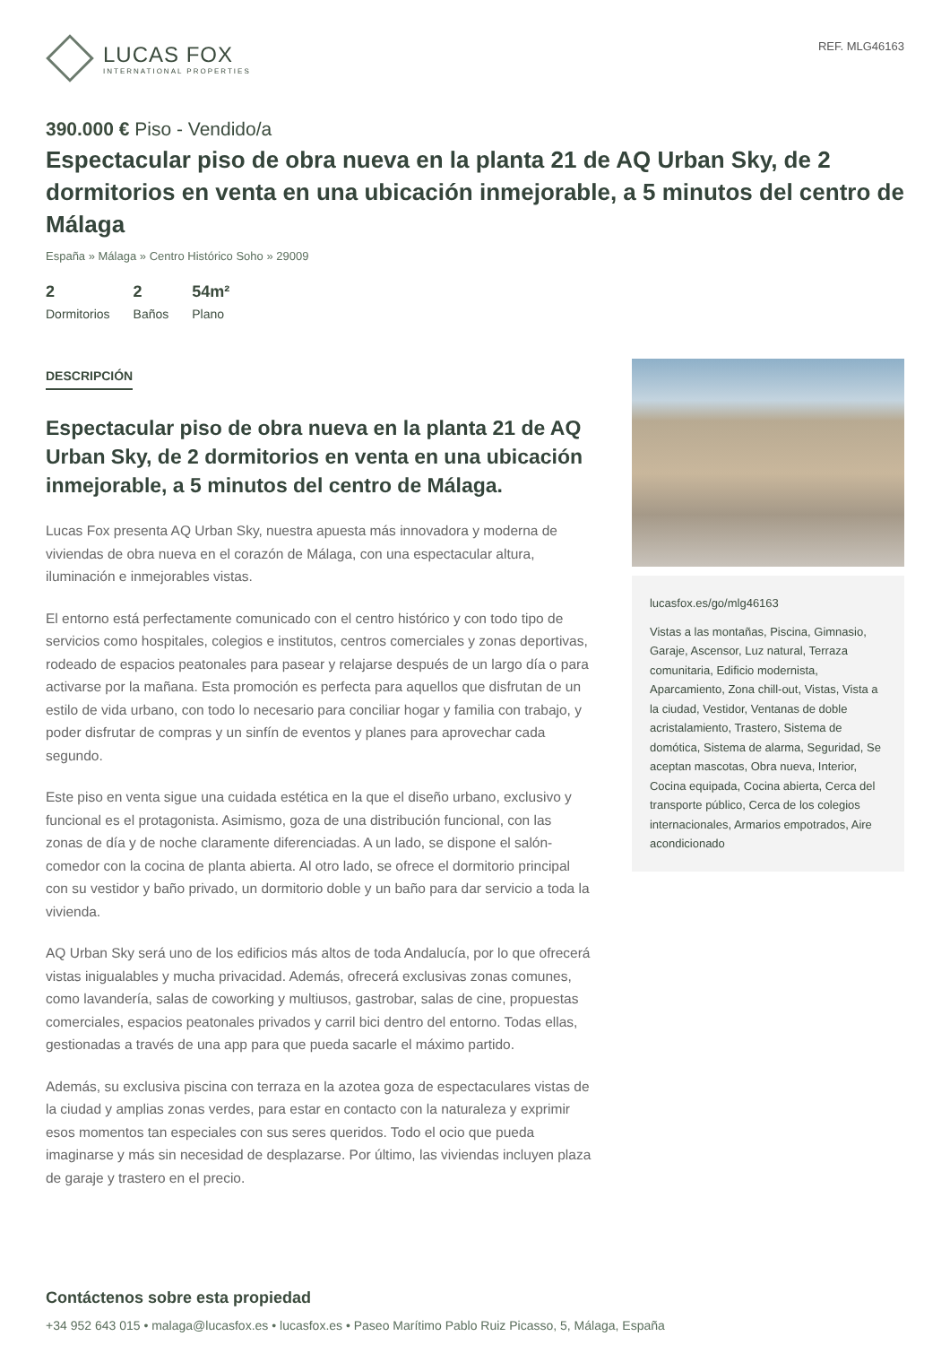LUCAS FOX
INTERNATIONAL PROPERTIES
REF. MLG46163
390.000 € Piso - Vendido/a
Espectacular piso de obra nueva en la planta 21 de AQ Urban Sky, de 2 dormitorios en venta en una ubicación inmejorable, a 5 minutos del centro de Málaga
España » Málaga » Centro Histórico Soho » 29009
2
Dormitorios
2
Baños
54m²
Plano
DESCRIPCIÓN
Espectacular piso de obra nueva en la planta 21 de AQ Urban Sky, de 2 dormitorios en venta en una ubicación inmejorable, a 5 minutos del centro de Málaga.
Lucas Fox presenta AQ Urban Sky, nuestra apuesta más innovadora y moderna de viviendas de obra nueva en el corazón de Málaga, con una espectacular altura, iluminación e inmejorables vistas.
El entorno está perfectamente comunicado con el centro histórico y con todo tipo de servicios como hospitales, colegios e institutos, centros comerciales y zonas deportivas, rodeado de espacios peatonales para pasear y relajarse después de un largo día o para activarse por la mañana. Esta promoción es perfecta para aquellos que disfrutan de un estilo de vida urbano, con todo lo necesario para conciliar hogar y familia con trabajo, y poder disfrutar de compras y un sinfín de eventos y planes para aprovechar cada segundo.
Este piso en venta sigue una cuidada estética en la que el diseño urbano, exclusivo y funcional es el protagonista. Asimismo, goza de una distribución funcional, con las zonas de día y de noche claramente diferenciadas. A un lado, se dispone el salón-comedor con la cocina de planta abierta. Al otro lado, se ofrece el dormitorio principal con su vestidor y baño privado, un dormitorio doble y un baño para dar servicio a toda la vivienda.
AQ Urban Sky será uno de los edificios más altos de toda Andalucía, por lo que ofrecerá vistas inigualables y mucha privacidad. Además, ofrecerá exclusivas zonas comunes, como lavandería, salas de coworking y multiusos, gastrobar, salas de cine, propuestas comerciales, espacios peatonales privados y carril bici dentro del entorno. Todas ellas, gestionadas a través de una app para que pueda sacarle el máximo partido.
Además, su exclusiva piscina con terraza en la azotea goza de espectaculares vistas de la ciudad y amplias zonas verdes, para estar en contacto con la naturaleza y exprimir esos momentos tan especiales con sus seres queridos. Todo el ocio que pueda imaginarse y más sin necesidad de desplazarse. Por último, las viviendas incluyen plaza de garaje y trastero en el precio.
lucasfox.es/go/mlg46163
Vistas a las montañas, Piscina, Gimnasio, Garaje, Ascensor, Luz natural, Terraza comunitaria, Edificio modernista, Aparcamiento, Zona chill-out, Vistas, Vista a la ciudad, Vestidor, Ventanas de doble acristalamiento, Trastero, Sistema de domótica, Sistema de alarma, Seguridad, Se aceptan mascotas, Obra nueva, Interior, Cocina equipada, Cocina abierta, Cerca del transporte público, Cerca de los colegios internacionales, Armarios empotrados, Aire acondicionado
Contáctenos sobre esta propiedad
+34 952 643 015 • malaga@lucasfox.es • lucasfox.es • Paseo Marítimo Pablo Ruiz Picasso, 5, Málaga, España